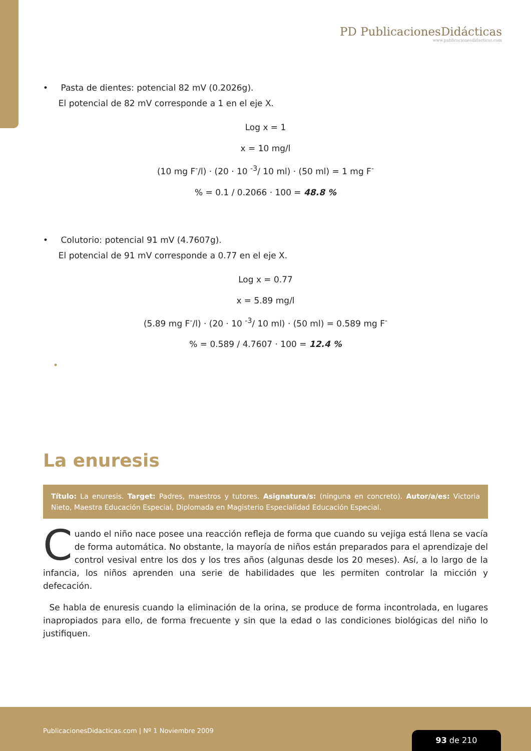PD PublicacionesDidácticas
www.publicacionesdidacticas.com
• Pasta de dientes: potencial 82 mV (0.2026g).
El potencial de 82 mV corresponde a 1 en el eje X.
Log x = 1
x = 10 mg/l
(10 mg F<sup>-</sup>/l) · (20 · 10 <sup>-3</sup>/ 10 ml) · (50 ml) = 1 mg F<sup>-</sup>
% = 0.1 / 0.2066 · 100 = 48.8 %
• Colutorio: potencial 91 mV (4.7607g).
El potencial de 91 mV corresponde a 0.77 en el eje X.
Log x = 0.77
x = 5.89 mg/l
(5.89 mg F<sup>-</sup>/l) · (20 · 10 <sup>-3</sup>/ 10 ml) · (50 ml) = 0.589 mg F<sup>-</sup>
% = 0.589 / 4.7607 · 100 = 12.4 %
•
La enuresis
Título: La enuresis. Target: Padres, maestros y tutores. Asignatura/s: (ninguna en concreto). Autor/a/es: Victoria Nieto, Maestra Educación Especial, Diplomada en Magisterio Especialidad Educación Especial.
Cuando el niño nace posee una reacción refleja de forma que cuando su vejiga está llena se vacía de forma automática. No obstante, la mayoría de niños están preparados para el aprendizaje del control vesival entre los dos y los tres años (algunas desde los 20 meses). Así, a lo largo de la infancia, los niños aprenden una serie de habilidades que les permiten controlar la micción y defecación.
Se habla de enuresis cuando la eliminación de la orina, se produce de forma incontrolada, en lugares inapropiados para ello, de forma frecuente y sin que la edad o las condiciones biológicas del niño lo justifiquen.
PublicacionesDidacticas.com | Nº 1 Noviembre 2009
93 de 210